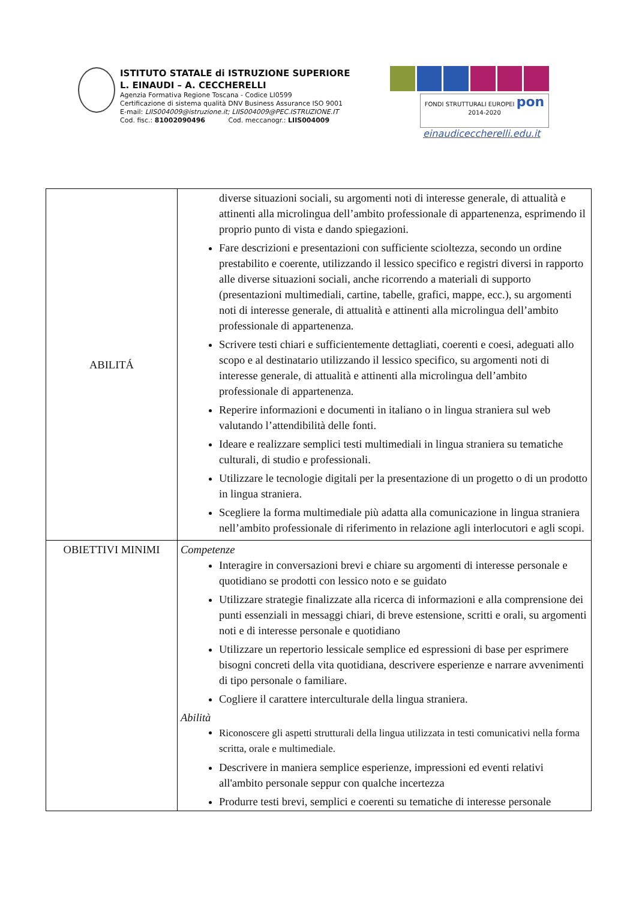ISTITUTO STATALE di ISTRUZIONE SUPERIORE
L. EINAUDI – A. CECCHERELLI
Agenzia Formativa Regione Toscana - Codice LI0599
Certificazione di sistema qualità DNV Business Assurance ISO 9001
E-mail: LIIS004009@istruzione.it; LIIS004009@PEC.ISTRUZIONE.IT
Cod. fisc.: 81002090496 Cod. meccanogr.: LIIS004009
FONDI STRUTTURALI EUROPEI pon 2014-2020
einaudiceccherelli.edu.it
| ABILITÁ | diverse situazioni sociali, su argomenti noti di interesse generale, di attualità e attinenti alla microlingua dell’ambito professionale di appartenenza, esprimendo il proprio punto di vista e dando spiegazioni. Fare descrizioni e presentazioni con sufficiente scioltezza, secondo un ordine prestabilito e coerente, utilizzando il lessico specifico e registri diversi in rapporto alle diverse situazioni sociali, anche ricorrendo a materiali di supporto (presentazioni multimediali, cartine, tabelle, grafici, mappe, ecc.), su argomenti noti di interesse generale, di attualità e attinenti alla microlingua dell’ambito professionale di appartenenza. Scrivere testi chiari e sufficientemente dettagliati, coerenti e coesi, adeguati allo scopo e al destinatario utilizzando il lessico specifico, su argomenti noti di interesse generale, di attualità e attinenti alla microlingua dell’ambito professionale di appartenenza. Reperire informazioni e documenti in italiano o in lingua straniera sul web valutando l’attendibilità delle fonti. Ideare e realizzare semplici testi multimediali in lingua straniera su tematiche culturali, di studio e professionali. Utilizzare le tecnologie digitali per la presentazione di un progetto o di un prodotto in lingua straniera. Scegliere la forma multimediale più adatta alla comunicazione in lingua straniera nell’ambito professionale di riferimento in relazione agli interlocutori e agli scopi. |
| OBIETTIVI MINIMI | Competenze Interagire in conversazioni brevi e chiare su argomenti di interesse personale e quotidiano se prodotti con lessico noto e se guidato Utilizzare strategie finalizzate alla ricerca di informazioni e alla comprensione dei punti essenziali in messaggi chiari, di breve estensione, scritti e orali, su argomenti noti e di interesse personale e quotidiano Utilizzare un repertorio lessicale semplice ed espressioni di base per esprimere bisogni concreti della vita quotidiana, descrivere esperienze e narrare avvenimenti di tipo personale o familiare. Cogliere il carattere interculturale della lingua straniera. Abilità Riconoscere gli aspetti strutturali della lingua utilizzata in testi comunicativi nella forma scritta, orale e multimediale. Descrivere in maniera semplice esperienze, impressioni ed eventi relativi all'ambito personale seppur con qualche incertezza Produrre testi brevi, semplici e coerenti su tematiche di interesse personale |